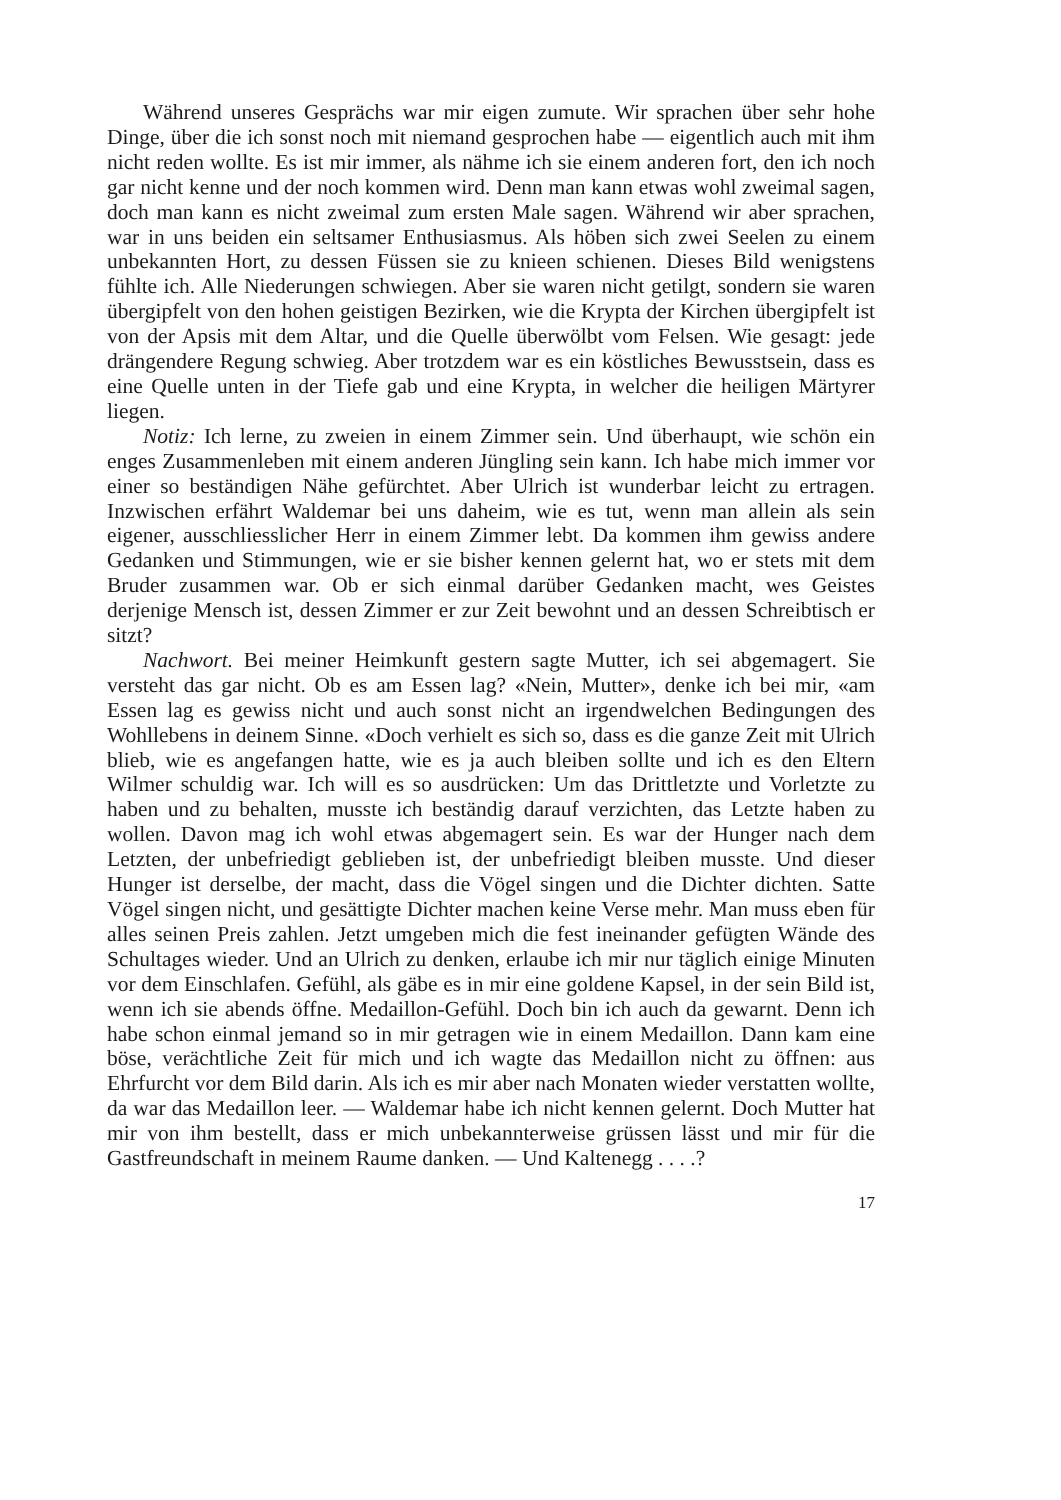Während unseres Gesprächs war mir eigen zumute. Wir sprachen über sehr hohe Dinge, über die ich sonst noch mit niemand gesprochen habe — eigentlich auch mit ihm nicht reden wollte. Es ist mir immer, als nähme ich sie einem anderen fort, den ich noch gar nicht kenne und der noch kommen wird. Denn man kann etwas wohl zweimal sagen, doch man kann es nicht zweimal zum ersten Male sagen. Während wir aber sprachen, war in uns beiden ein seltsamer Enthusiasmus. Als höben sich zwei Seelen zu einem unbekannten Hort, zu dessen Füssen sie zu knieen schienen. Dieses Bild wenigstens fühlte ich. Alle Niederungen schwiegen. Aber sie waren nicht getilgt, sondern sie waren übergipfelt von den hohen geistigen Bezirken, wie die Krypta der Kirchen übergipfelt ist von der Apsis mit dem Altar, und die Quelle überwölbt vom Felsen. Wie gesagt: jede drängendere Regung schwieg. Aber trotzdem war es ein köstliches Bewusstsein, dass es eine Quelle unten in der Tiefe gab und eine Krypta, in welcher die heiligen Märtyrer liegen.
Notiz: Ich lerne, zu zweien in einem Zimmer sein. Und überhaupt, wie schön ein enges Zusammenleben mit einem anderen Jüngling sein kann. Ich habe mich immer vor einer so beständigen Nähe gefürchtet. Aber Ulrich ist wunderbar leicht zu ertragen. Inzwischen erfährt Waldemar bei uns daheim, wie es tut, wenn man allein als sein eigener, ausschliesslicher Herr in einem Zimmer lebt. Da kommen ihm gewiss andere Gedanken und Stimmungen, wie er sie bisher kennen gelernt hat, wo er stets mit dem Bruder zusammen war. Ob er sich einmal darüber Gedanken macht, wes Geistes derjenige Mensch ist, dessen Zimmer er zur Zeit bewohnt und an dessen Schreibtisch er sitzt?
Nachwort. Bei meiner Heimkunft gestern sagte Mutter, ich sei abgemagert. Sie versteht das gar nicht. Ob es am Essen lag? «Nein, Mutter», denke ich bei mir, «am Essen lag es gewiss nicht und auch sonst nicht an irgendwelchen Bedingungen des Wohllebens in deinem Sinne. «Doch verhielt es sich so, dass es die ganze Zeit mit Ulrich blieb, wie es angefangen hatte, wie es ja auch bleiben sollte und ich es den Eltern Wilmer schuldig war. Ich will es so ausdrücken: Um das Drittletzte und Vorletzte zu haben und zu behalten, musste ich beständig darauf verzichten, das Letzte haben zu wollen. Davon mag ich wohl etwas abgemagert sein. Es war der Hunger nach dem Letzten, der unbefriedigt geblieben ist, der unbefriedigt bleiben musste. Und dieser Hunger ist derselbe, der macht, dass die Vögel singen und die Dichter dichten. Satte Vögel singen nicht, und gesättigte Dichter machen keine Verse mehr. Man muss eben für alles seinen Preis zahlen. Jetzt umgeben mich die fest ineinander gefügten Wände des Schultages wieder. Und an Ulrich zu denken, erlaube ich mir nur täglich einige Minuten vor dem Einschlafen. Gefühl, als gäbe es in mir eine goldene Kapsel, in der sein Bild ist, wenn ich sie abends öffne. Medaillon-Gefühl. Doch bin ich auch da gewarnt. Denn ich habe schon einmal jemand so in mir getragen wie in einem Medaillon. Dann kam eine böse, verächtliche Zeit für mich und ich wagte das Medaillon nicht zu öffnen: aus Ehrfurcht vor dem Bild darin. Als ich es mir aber nach Monaten wieder verstatten wollte, da war das Medaillon leer. — Waldemar habe ich nicht kennen gelernt. Doch Mutter hat mir von ihm bestellt, dass er mich unbekannterweise grüssen lässt und mir für die Gastfreundschaft in meinem Raume danken. — Und Kaltenegg . . . .?
17